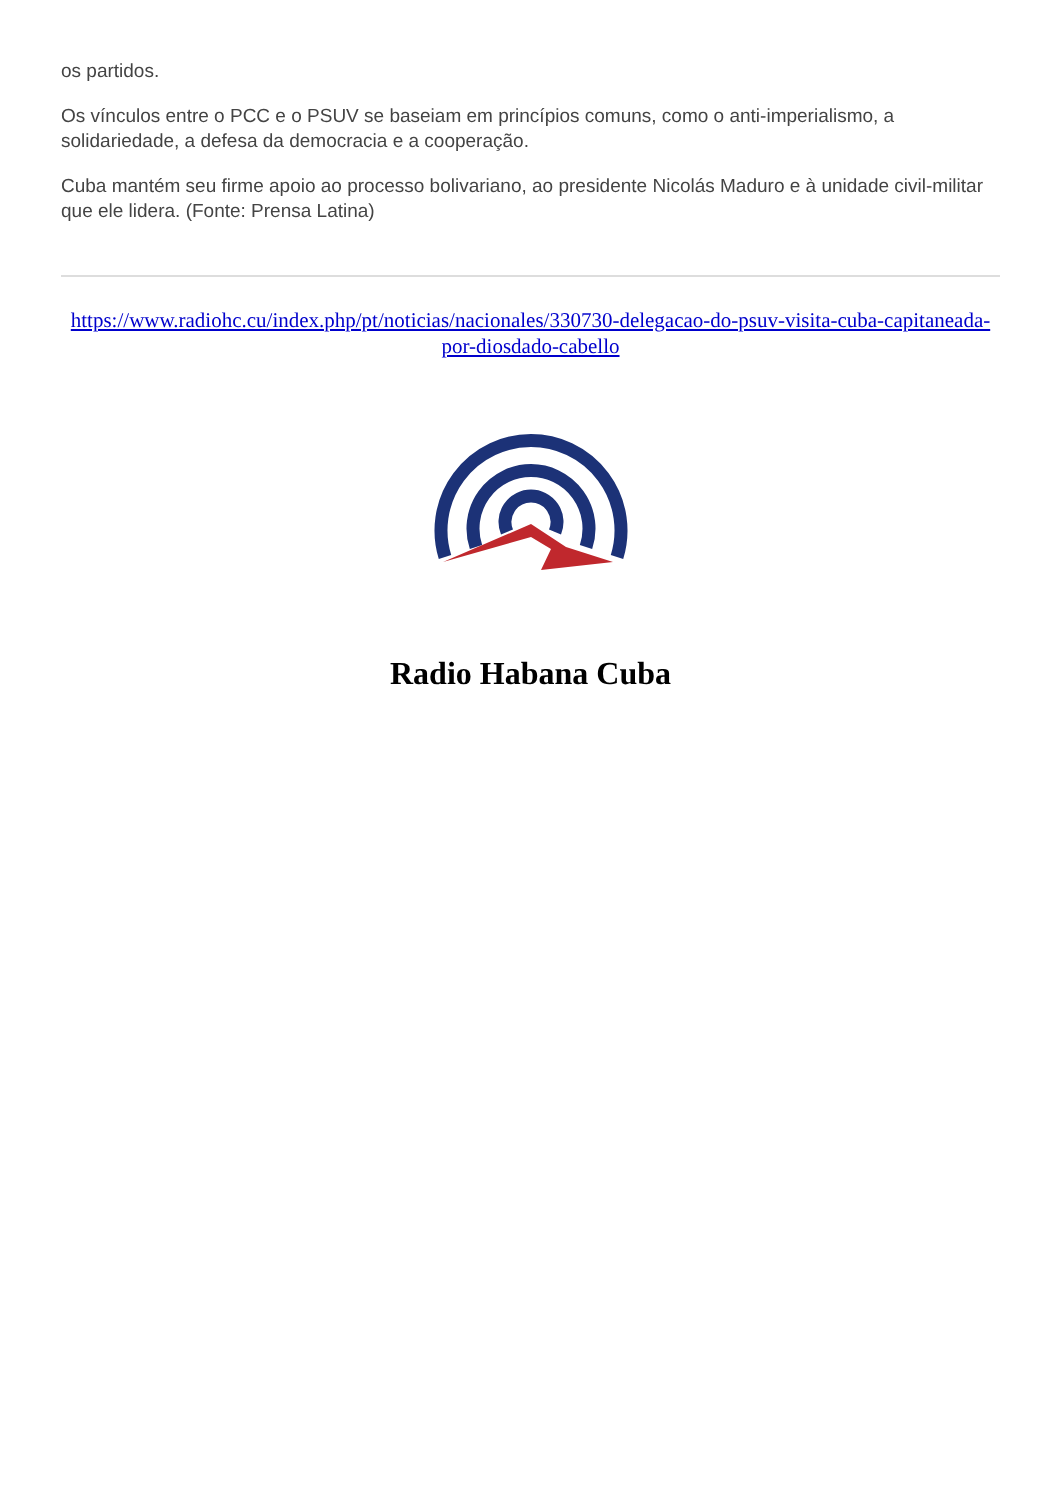os partidos.
Os vínculos entre o PCC e o PSUV se baseiam em princípios comuns, como o anti-imperialismo, a solidariedade, a defesa da democracia e a cooperação.
Cuba mantém seu firme apoio ao processo bolivariano, ao presidente Nicolás Maduro e à unidade civil-militar que ele lidera. (Fonte: Prensa Latina)
https://www.radiohc.cu/index.php/pt/noticias/nacionales/330730-delegacao-do-psuv-visita-cuba-capitaneada-por-diosdado-cabello
Radio Habana Cuba